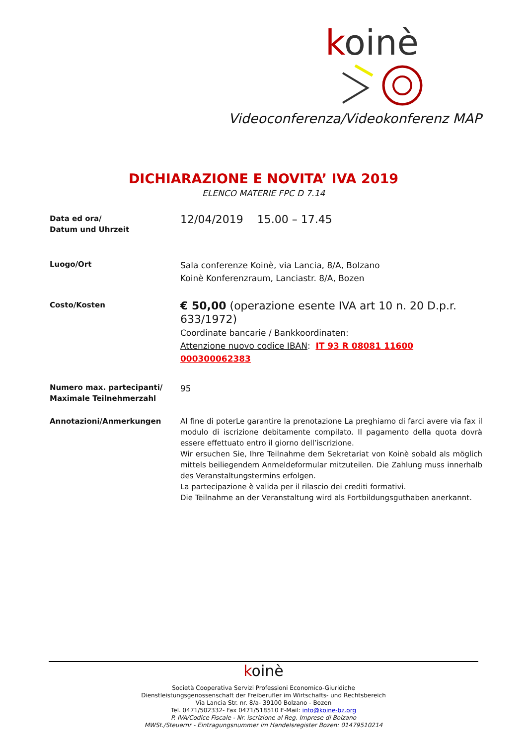koinè
Videoconferenza/Videokonferenz MAP
DICHIARAZIONE E NOVITA’ IVA 2019
ELENCO MATERIE FPC D 7.14
Data ed ora/
Datum und Uhrzeit
12/04/2019 15.00 – 17.45
Luogo/Ort
Sala conferenze Koinè, via Lancia, 8/A, Bolzano
Koinè Konferenzraum, Lanciastr. 8/A, Bozen
Costo/Kosten
€ 50,00 (operazione esente IVA art 10 n. 20 D.p.r. 633/1972)
Coordinate bancarie / Bankkoordinaten:
Attenzione nuovo codice IBAN: IT 93 R 08081 11600 000300062383
Numero max. partecipanti/
Maximale Teilnehmerzahl
95
Annotazioni/Anmerkungen Al fine di poterLe garantire la prenotazione La preghiamo di farci avere via fax il modulo di iscrizione debitamente compilato. Il pagamento della quota dovrà essere effettuato entro il giorno dell’iscrizione.
Wir ersuchen Sie, Ihre Teilnahme dem Sekretariat von Koinè sobald als möglich mittels beiliegendem Anmeldeformular mitzuteilen. Die Zahlung muss innerhalb des Veranstaltungstermins erfolgen.
La partecipazione è valida per il rilascio dei crediti formativi.
Die Teilnahme an der Veranstaltung wird als Fortbildungsguthaben anerkannt.
koinè
Società Cooperativa Servizi Professioni Economico-Giuridiche
Dienstleistungsgenossenschaft der Freiberufler im Wirtschafts- und Rechtsbereich
Via Lancia Str. nr. 8/a- 39100 Bolzano - Bozen
Tel. 0471/502332- Fax 0471/518510 E-Mail: info@koine-bz.org
P. IVA/Codice Fiscale - Nr. iscrizione al Reg. Imprese di Bolzano
MWSt./Steuernr - Eintragungsnummer im Handelsregister Bozen: 01479510214